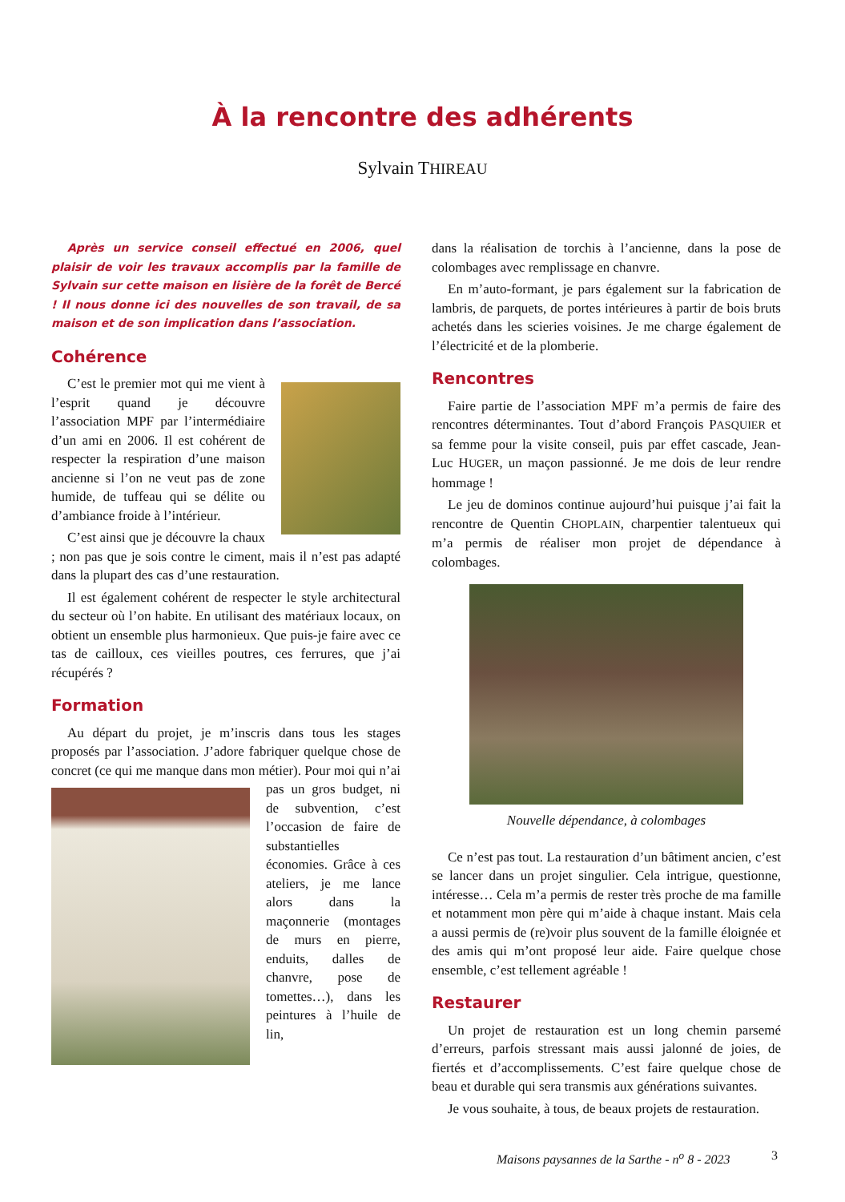À la rencontre des adhérents
Sylvain THIREAU
Après un service conseil effectué en 2006, quel plaisir de voir les travaux accomplis par la famille de Sylvain sur cette maison en lisière de la forêt de Bercé ! Il nous donne ici des nouvelles de son travail, de sa maison et de son implication dans l’association.
Cohérence
C’est le premier mot qui me vient à l’esprit quand je découvre l’association MPF par l’intermédiaire d’un ami en 2006. Il est cohérent de respecter la respiration d’une maison ancienne si l’on ne veut pas de zone humide, de tuffeau qui se délite ou d’ambiance froide à l’intérieur.
C’est ainsi que je découvre la chaux ; non pas que je sois contre le ciment, mais il n’est pas adapté dans la plupart des cas d’une restauration.
Il est également cohérent de respecter le style architectural du secteur où l’on habite. En utilisant des matériaux locaux, on obtient un ensemble plus harmonieux. Que puis-je faire avec ce tas de cailloux, ces vieilles poutres, ces ferrures, que j’ai récupérés ?
Formation
Au départ du projet, je m’inscris dans tous les stages proposés par l’association. J’adore fabriquer quelque chose de concret (ce qui me manque dans mon métier). Pour moi qui n’ai pas un gros budget, ni de subvention, c’est l’occasion de faire de substantielles économies. Grâce à ces ateliers, je me lance alors dans la maçonnerie (montages de murs en pierre, enduits, dalles de chanvre, pose de tomettes…), dans les peintures à l’huile de lin,
dans la réalisation de torchis à l’ancienne, dans la pose de colombages avec remplissage en chanvre.
En m’auto-formant, je pars également sur la fabrication de lambris, de parquets, de portes intérieures à partir de bois bruts achetés dans les scieries voisines. Je me charge également de l’électricité et de la plomberie.
Rencontres
Faire partie de l’association MPF m’a permis de faire des rencontres déterminantes. Tout d’abord François PASQUIER et sa femme pour la visite conseil, puis par effet cascade, Jean-Luc HUGER, un maçon passionné. Je me dois de leur rendre hommage !
Le jeu de dominos continue aujourd’hui puisque j’ai fait la rencontre de Quentin CHOPLAIN, charpentier talentueux qui m’a permis de réaliser mon projet de dépendance à colombages.
Nouvelle dépendance, à colombages
Ce n’est pas tout. La restauration d’un bâtiment ancien, c’est se lancer dans un projet singulier. Cela intrigue, questionne, intéresse… Cela m’a permis de rester très proche de ma famille et notamment mon père qui m’aide à chaque instant. Mais cela a aussi permis de (re)voir plus souvent de la famille éloignée et des amis qui m’ont proposé leur aide. Faire quelque chose ensemble, c’est tellement agréable !
Restaurer
Un projet de restauration est un long chemin parsemé d’erreurs, parfois stressant mais aussi jalonné de joies, de fiertés et d’accomplissements. C’est faire quelque chose de beau et durable qui sera transmis aux générations suivantes.
Je vous souhaite, à tous, de beaux projets de restauration.
Maisons paysannes de la Sarthe - n<sup>o</sup> 8 - 2023
3